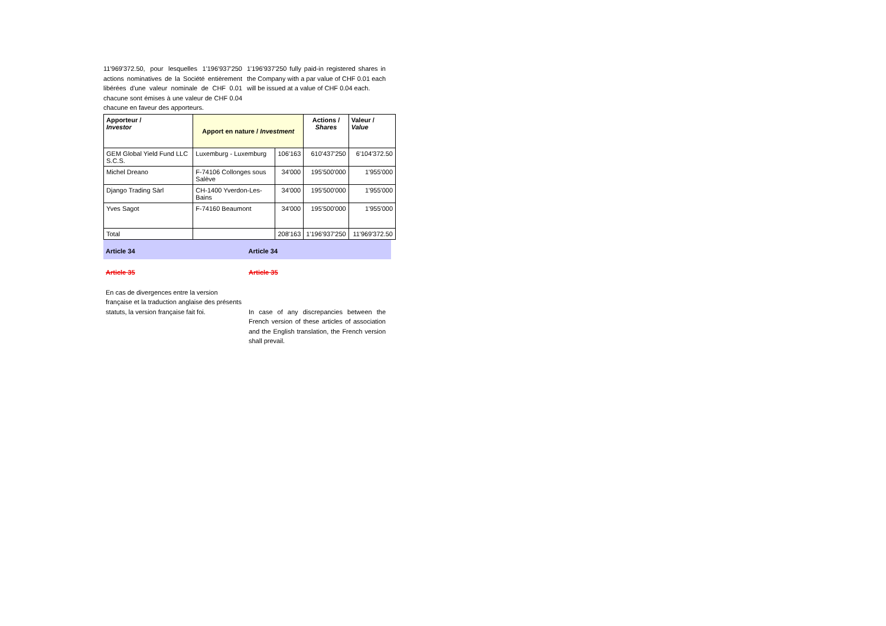11'969'372.50, pour lesquelles 1'196'937'250 actions nominatives de la Société entièrement libérées d'une valeur nominale de CHF 0.01 chacune sont émises à une valeur de CHF 0.04 chacune en faveur des apporteurs.
1'196'937'250 fully paid-in registered shares in the Company with a par value of CHF 0.01 each will be issued at a value of CHF 0.04 each.
| Apporteur / Investor | Apport en nature / Investment | | Actions / Shares | Valeur / Value |
| --- | --- | --- | --- | --- |
| GEM Global Yield Fund LLC S.C.S. | Luxemburg - Luxemburg | 106'163 | 610'437'250 | 6'104'372.50 |
| Michel Dreano | F-74106 Collonges sous Salève | 34'000 | 195'500'000 | 1'955'000 |
| Django Trading Sàrl | CH-1400 Yverdon-Les-Bains | 34'000 | 195'500'000 | 1'955'000 |
| Yves Sagot | F-74160 Beaumont | 34'000 | 195'500'000 | 1'955'000 |
| Total | | 208'163 | 1'196'937'250 | 11'969'372.50 |
Article 34 Article 34
Article 35 Article 35
En cas de divergences entre la version française et la traduction anglaise des présents statuts, la version française fait foi.
In case of any discrepancies between the French version of these articles of association and the English translation, the French version shall prevail.